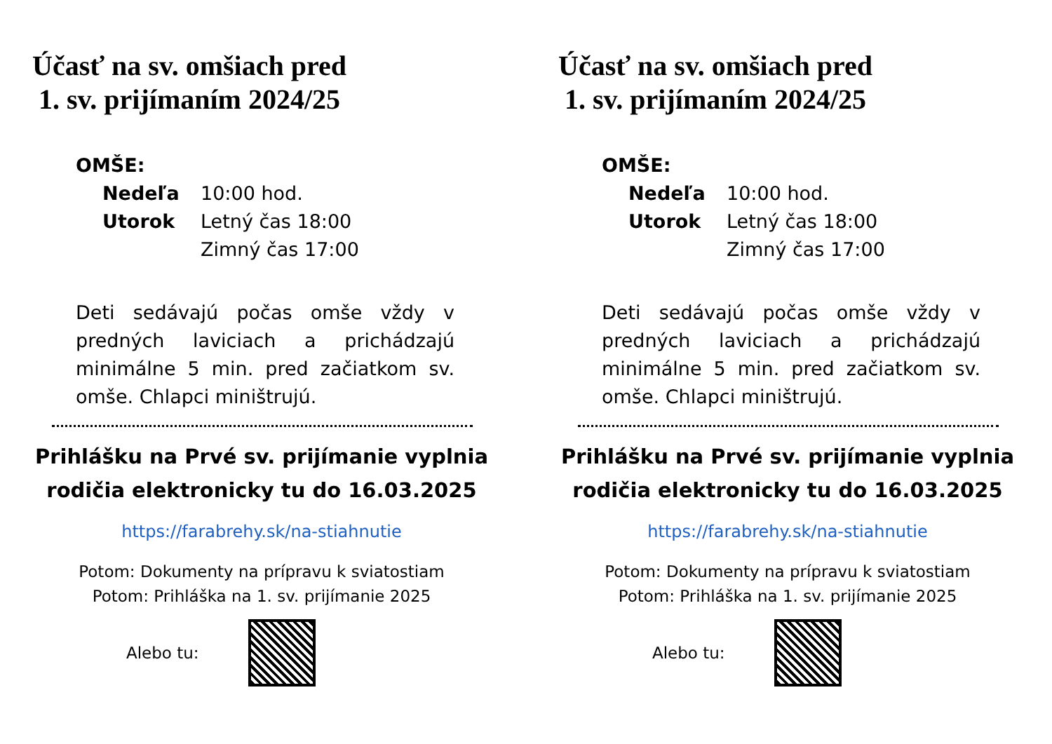Účasť na sv. omšiach pred
1. sv. prijímaním 2024/25
OMŠE:
Nedeľa 10:00 hod.
Utorok Letný čas 18:00
Zimný čas 17:00
Deti sedávajú počas omše vždy v predných laviciach a prichádzajú minimálne 5 min. pred začiatkom sv. omše. Chlapci miništrujú.
Prihlášku na Prvé sv. prijímanie vyplnia rodičia elektronicky tu do 16.03.2025
https://farabrehy.sk/na-stiahnutie
Potom: Dokumenty na prípravu k sviatostiam
Potom: Prihláška na 1. sv. prijímanie 2025
Alebo tu:
Účasť na sv. omšiach pred
1. sv. prijímaním 2024/25
OMŠE:
Nedeľa 10:00 hod.
Utorok Letný čas 18:00
Zimný čas 17:00
Deti sedávajú počas omše vždy v predných laviciach a prichádzajú minimálne 5 min. pred začiatkom sv. omše. Chlapci miništrujú.
Prihlášku na Prvé sv. prijímanie vyplnia rodičia elektronicky tu do 16.03.2025
https://farabrehy.sk/na-stiahnutie
Potom: Dokumenty na prípravu k sviatostiam
Potom: Prihláška na 1. sv. prijímanie 2025
Alebo tu: